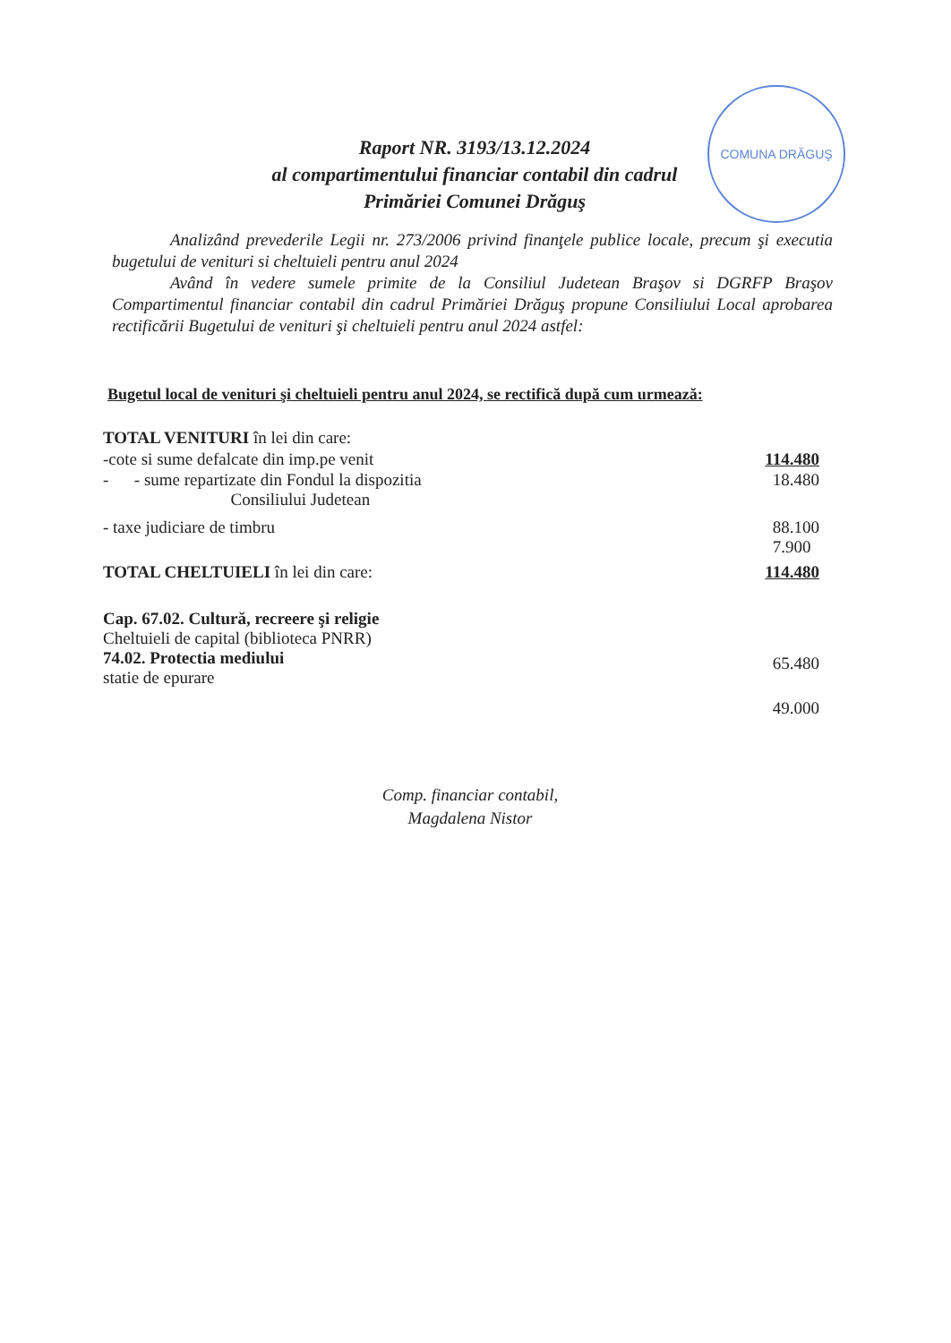Raport NR. 3193/13.12.2024
al compartimentului financiar contabil din cadrul
Primăriei Comunei Drăguş
COMUNA DRĂGUŞ
Analizând prevederile Legii nr. 273/2006 privind finanţele publice locale, precum şi executia bugetului de venituri si cheltuieli pentru anul 2024
Având în vedere sumele primite de la Consiliul Judetean Braşov si DGRFP Braşov Compartimentul financiar contabil din cadrul Primăriei Drăguş propune Consiliului Local aprobarea rectificării Bugetului de venituri şi cheltuieli pentru anul 2024 astfel:
Bugetul local de venituri şi cheltuieli pentru anul 2024, se rectifică după cum urmează:
TOTAL VENITURI în lei din care:
-cote si sume defalcate din imp.pe venit 114.480
- - sume repartizate din Fondul la dispozitia
Consiliului Judetean 18.480
- taxe judiciare de timbru 88.100
7.900
TOTAL CHELTUIELI în lei din care: 114.480
Cap. 67.02. Cultură, recreere şi religie
Cheltuieli de capital (biblioteca PNRR)
74.02. Protectia mediului
statie de epurare 65.480
49.000
Comp. financiar contabil,
Magdalena Nistor